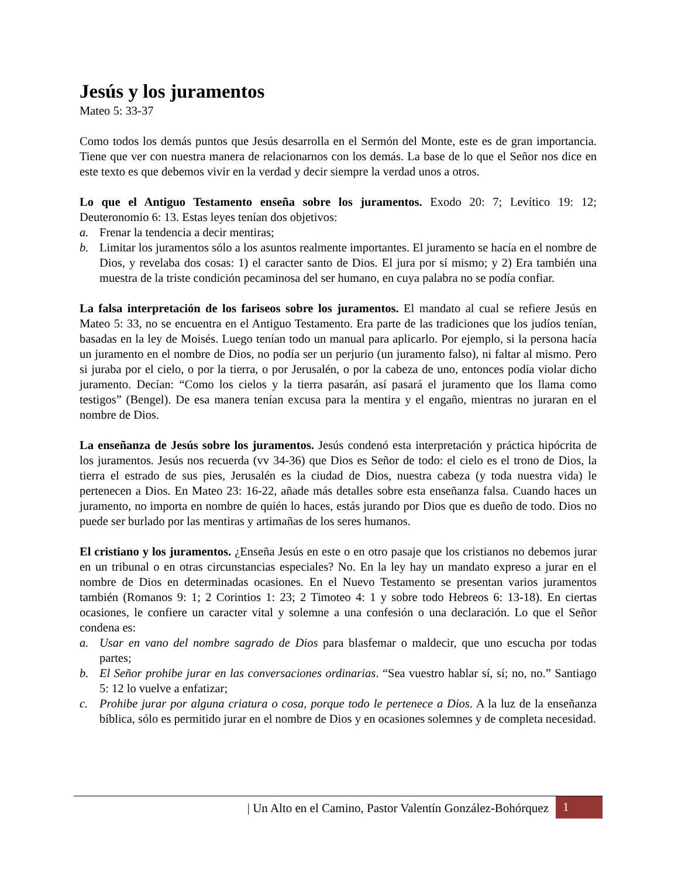Jesús y los juramentos
Mateo 5: 33-37
Como todos los demás puntos que Jesús desarrolla en el Sermón del Monte, este es de gran importancia. Tiene que ver con nuestra manera de relacionarnos con los demás. La base de lo que el Señor nos dice en este texto es que debemos vivir en la verdad y decir siempre la verdad unos a otros.
Lo que el Antiguo Testamento enseña sobre los juramentos. Exodo 20: 7; Levítico 19: 12; Deuteronomio 6: 13. Estas leyes tenían dos objetivos:
a. Frenar la tendencia a decir mentiras;
b. Limitar los juramentos sólo a los asuntos realmente importantes. El juramento se hacía en el nombre de Dios, y revelaba dos cosas: 1) el caracter santo de Dios. El jura por sí mismo; y 2) Era también una muestra de la triste condición pecaminosa del ser humano, en cuya palabra no se podía confiar.
La falsa interpretación de los fariseos sobre los juramentos. El mandato al cual se refiere Jesús en Mateo 5: 33, no se encuentra en el Antiguo Testamento. Era parte de las tradiciones que los judíos tenían, basadas en la ley de Moisés. Luego tenían todo un manual para aplicarlo. Por ejemplo, si la persona hacía un juramento en el nombre de Dios, no podía ser un perjurio (un juramento falso), ni faltar al mismo. Pero si juraba por el cielo, o por la tierra, o por Jerusalén, o por la cabeza de uno, entonces podía violar dicho juramento. Decían: “Como los cielos y la tierra pasarán, así pasará el juramento que los llama como testigos” (Bengel). De esa manera tenían excusa para la mentira y el engaño, mientras no juraran en el nombre de Dios.
La enseñanza de Jesús sobre los juramentos. Jesús condenó esta interpretación y práctica hipócrita de los juramentos. Jesús nos recuerda (vv 34-36) que Dios es Señor de todo: el cielo es el trono de Dios, la tierra el estrado de sus pies, Jerusalén es la ciudad de Dios, nuestra cabeza (y toda nuestra vida) le pertenecen a Dios. En Mateo 23: 16-22, añade más detalles sobre esta enseñanza falsa. Cuando haces un juramento, no importa en nombre de quién lo haces, estás jurando por Dios que es dueño de todo. Dios no puede ser burlado por las mentiras y artimañas de los seres humanos.
El cristiano y los juramentos. ¿Enseña Jesús en este o en otro pasaje que los cristianos no debemos jurar en un tribunal o en otras circunstancias especiales? No. En la ley hay un mandato expreso a jurar en el nombre de Dios en determinadas ocasiones. En el Nuevo Testamento se presentan varios juramentos también (Romanos 9: 1; 2 Corintios 1: 23; 2 Timoteo 4: 1 y sobre todo Hebreos 6: 13-18). En ciertas ocasiones, le confiere un caracter vital y solemne a una confesión o una declaración. Lo que el Señor condena es:
a. Usar en vano del nombre sagrado de Dios para blasfemar o maldecir, que uno escucha por todas partes;
b. El Señor prohibe jurar en las conversaciones ordinarias. “Sea vuestro hablar sí, sí; no, no.” Santiago 5: 12 lo vuelve a enfatizar;
c. Prohibe jurar por alguna criatura o cosa, porque todo le pertenece a Dios. A la luz de la enseñanza bíblica, sólo es permitido jurar en el nombre de Dios y en ocasiones solemnes y de completa necesidad.
| Un Alto en el Camino, Pastor Valentín González-Bohórquez 1